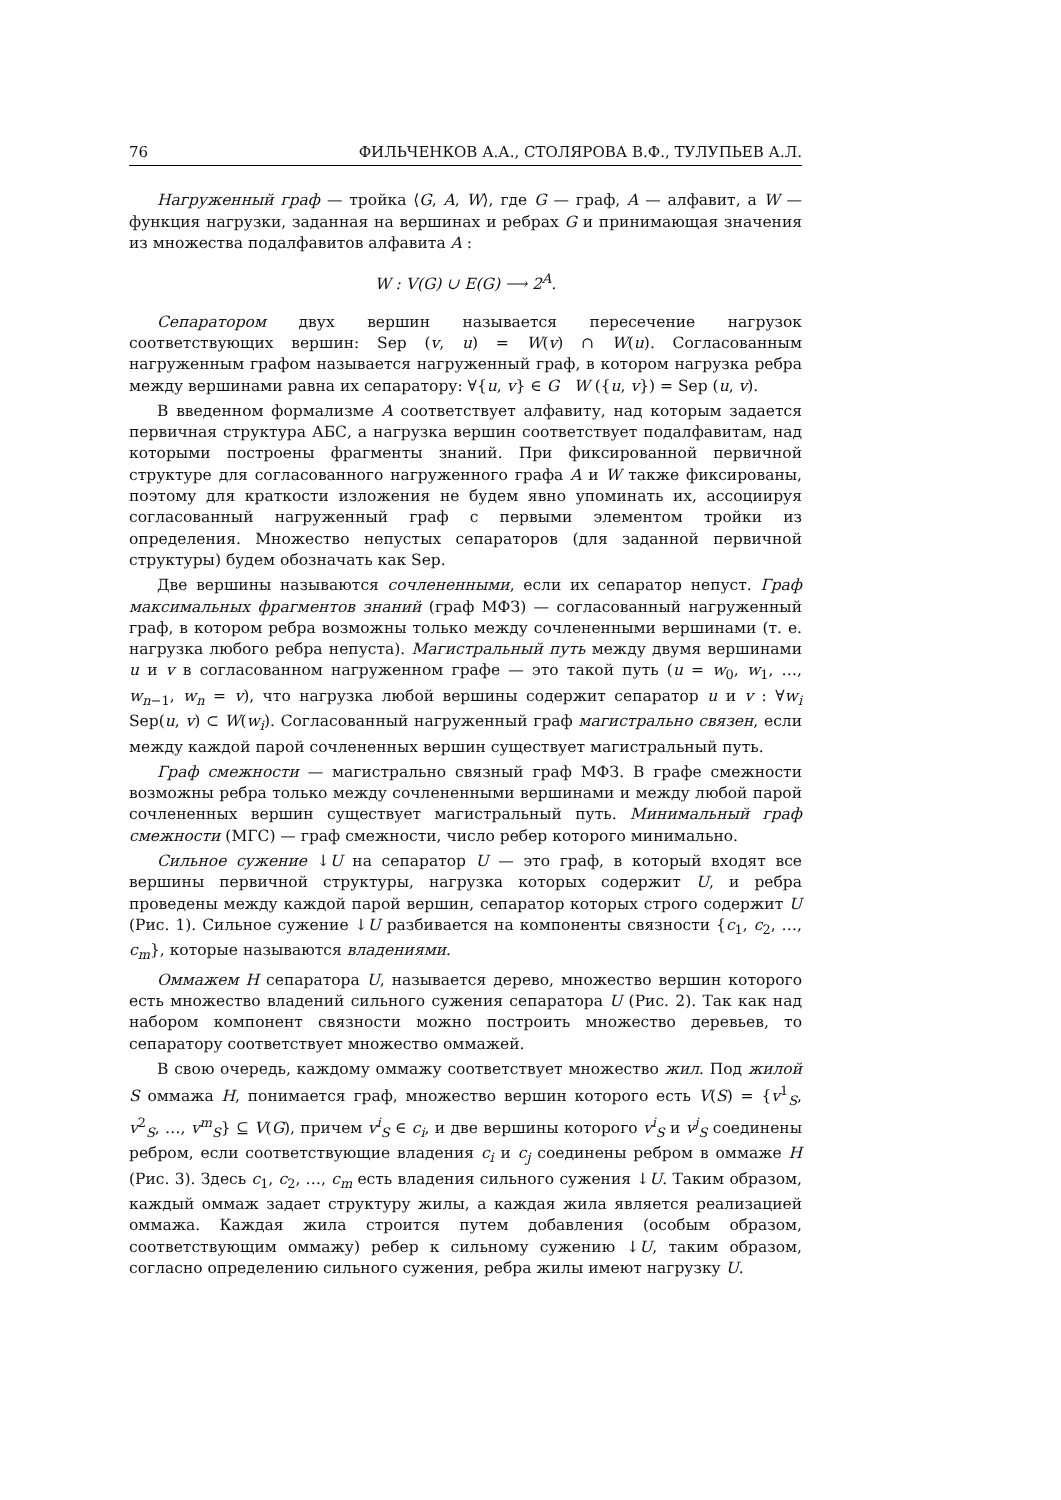76 ФИЛЬЧЕНКОВ А.А., СТОЛЯРОВА В.Ф., ТУЛУПЬЕВ А.Л.
Нагруженный граф — тройка ⟨G, A, W⟩, где G — граф, A — алфавит, а W — функция нагрузки, заданная на вершинах и ребрах G и принимающая значения из множества подалфавитов алфавита A :
W : V(G) ∪ E(G) ⟶ 2<sup>A</sup>.
Сепаратором двух вершин называется пересечение нагрузок соответствующих вершин: Sep (v, u) = W(v) ∩ W(u). Согласованным нагруженным графом называется нагруженный граф, в котором нагрузка ребра между вершинами равна их сепаратору: ∀{u, v} ∈ G W ({u, v}) = Sep (u, v).
В введенном формализме A соответствует алфавиту, над которым задается первичная структура АБС, а нагрузка вершин соответствует подалфавитам, над которыми построены фрагменты знаний. При фиксированной первичной структуре для согласованного нагруженного графа A и W также фиксированы, поэтому для краткости изложения не будем явно упоминать их, ассоциируя согласованный нагруженный граф с первыми элементом тройки из определения. Множество непустых сепараторов (для заданной первичной структуры) будем обозначать как Sep.
Две вершины называются сочлененными, если их сепаратор непуст. Граф максимальных фрагментов знаний (граф МФЗ) — согласованный нагруженный граф, в котором ребра возможны только между сочлененными вершинами (т. е. нагрузка любого ребра непуста). Магистральный путь между двумя вершинами u и v в согласованном нагруженном графе — это такой путь (u = w<sub>0</sub>, w<sub>1</sub>, …, w<sub>n−1</sub>, w<sub>n</sub> = v), что нагрузка любой вершины содержит сепаратор u и v : ∀w<sub>i</sub> Sep(u, v) ⊂ W(w<sub>i</sub>). Согласованный нагруженный граф магистрально связен, если между каждой парой сочлененных вершин существует магистральный путь.
Граф смежности — магистрально связный граф МФЗ. В графе смежности возможны ребра только между сочлененными вершинами и между любой парой сочлененных вершин существует магистральный путь. Минимальный граф смежности (МГС) — граф смежности, число ребер которого минимально.
Сильное сужение ↓U на сепаратор U — это граф, в который входят все вершины первичной структуры, нагрузка которых содержит U, и ребра проведены между каждой парой вершин, сепаратор которых строго содержит U (Рис. 1). Сильное сужение ↓U разбивается на компоненты связности {c<sub>1</sub>, c<sub>2</sub>, …, c<sub>m</sub>}, которые называются владениями.
Оммажем H сепаратора U, называется дерево, множество вершин которого есть множество владений сильного сужения сепаратора U (Рис. 2). Так как над набором компонент связности можно построить множество деревьев, то сепаратору соответствует множество оммажей.
В свою очередь, каждому оммажу соответствует множество жил. Под жилой S оммажа H, понимается граф, множество вершин которого есть V(S) = {v<sup>1</sup><sub>S</sub>, v<sup>2</sup><sub>S</sub>, …, v<sup>m</sup><sub>S</sub>} ⊆ V(G), причем v<sup>i</sup><sub>S</sub> ∈ c<sub>i</sub>, и две вершины которого v<sup>i</sup><sub>S</sub> и v<sup>j</sup><sub>S</sub> соединены ребром, если соответствующие владения c<sub>i</sub> и c<sub>j</sub> соединены ребром в оммаже H (Рис. 3). Здесь c<sub>1</sub>, c<sub>2</sub>, …, c<sub>m</sub> есть владения сильного сужения ↓U. Таким образом, каждый оммаж задает структуру жилы, а каждая жила является реализацией оммажа. Каждая жила строится путем добавления (особым образом, соответствующим оммажу) ребер к сильному сужению ↓U, таким образом, согласно определению сильного сужения, ребра жилы имеют нагрузку U.